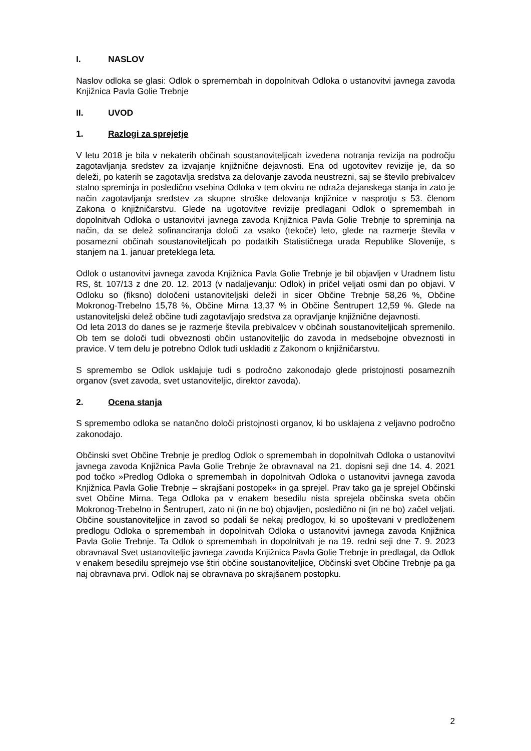I. NASLOV
Naslov odloka se glasi: Odlok o spremembah in dopolnitvah Odloka o ustanovitvi javnega zavoda Knjižnica Pavla Golie Trebnje
II. UVOD
1. Razlogi za sprejetje
V letu 2018 je bila v nekaterih občinah soustanoviteljicah izvedena notranja revizija na področju zagotavljanja sredstev za izvajanje knjižnične dejavnosti. Ena od ugotovitev revizije je, da so deleži, po katerih se zagotavlja sredstva za delovanje zavoda neustrezni, saj se število prebivalcev stalno spreminja in posledično vsebina Odloka v tem okviru ne odraža dejanskega stanja in zato je način zagotavljanja sredstev za skupne stroške delovanja knjižnice v nasprotju s 53. členom Zakona o knjižničarstvu. Glede na ugotovitve revizije predlagani Odlok o spremembah in dopolnitvah Odloka o ustanovitvi javnega zavoda Knjižnica Pavla Golie Trebnje to spreminja na način, da se delež sofinanciranja določi za vsako (tekoče) leto, glede na razmerje števila v posamezni občinah soustanoviteljicah po podatkih Statističnega urada Republike Slovenije, s stanjem na 1. januar preteklega leta.
Odlok o ustanovitvi javnega zavoda Knjižnica Pavla Golie Trebnje je bil objavljen v Uradnem listu RS, št. 107/13 z dne 20. 12. 2013 (v nadaljevanju: Odlok) in pričel veljati osmi dan po objavi. V Odloku so (fiksno) določeni ustanoviteljski deleži in sicer Občine Trebnje 58,26 %, Občine Mokronog-Trebelno 15,78 %, Občine Mirna 13,37 % in Občine Šentrupert 12,59 %. Glede na ustanoviteljski delež občine tudi zagotavljajo sredstva za opravljanje knjižnične dejavnosti.
Od leta 2013 do danes se je razmerje števila prebivalcev v občinah soustanoviteljicah spremenilo. Ob tem se določi tudi obveznosti občin ustanoviteljic do zavoda in medsebojne obveznosti in pravice. V tem delu je potrebno Odlok tudi uskladiti z Zakonom o knjižničarstvu.
S spremembo se Odlok usklajuje tudi s področno zakonodajo glede pristojnosti posameznih organov (svet zavoda, svet ustanoviteljic, direktor zavoda).
2. Ocena stanja
S spremembo odloka se natančno določi pristojnosti organov, ki bo usklajena z veljavno področno zakonodajo.
Občinski svet Občine Trebnje je predlog Odlok o spremembah in dopolnitvah Odloka o ustanovitvi javnega zavoda Knjižnica Pavla Golie Trebnje že obravnaval na 21. dopisni seji dne 14. 4. 2021 pod točko »Predlog Odloka o spremembah in dopolnitvah Odloka o ustanovitvi javnega zavoda Knjižnica Pavla Golie Trebnje – skrajšani postopek« in ga sprejel. Prav tako ga je sprejel Občinski svet Občine Mirna. Tega Odloka pa v enakem besedilu nista sprejela občinska sveta občin Mokronog-Trebelno in Šentrupert, zato ni (in ne bo) objavljen, posledično ni (in ne bo) začel veljati. Občine soustanoviteljice in zavod so podali še nekaj predlogov, ki so upoštevani v predloženem predlogu Odloka o spremembah in dopolnitvah Odloka o ustanovitvi javnega zavoda Knjižnica Pavla Golie Trebnje. Ta Odlok o spremembah in dopolnitvah je na 19. redni seji dne 7. 9. 2023 obravnaval Svet ustanoviteljic javnega zavoda Knjižnica Pavla Golie Trebnje in predlagal, da Odlok v enakem besedilu sprejmejo vse štiri občine soustanoviteljice, Občinski svet Občine Trebnje pa ga naj obravnava prvi. Odlok naj se obravnava po skrajšanem postopku.
2